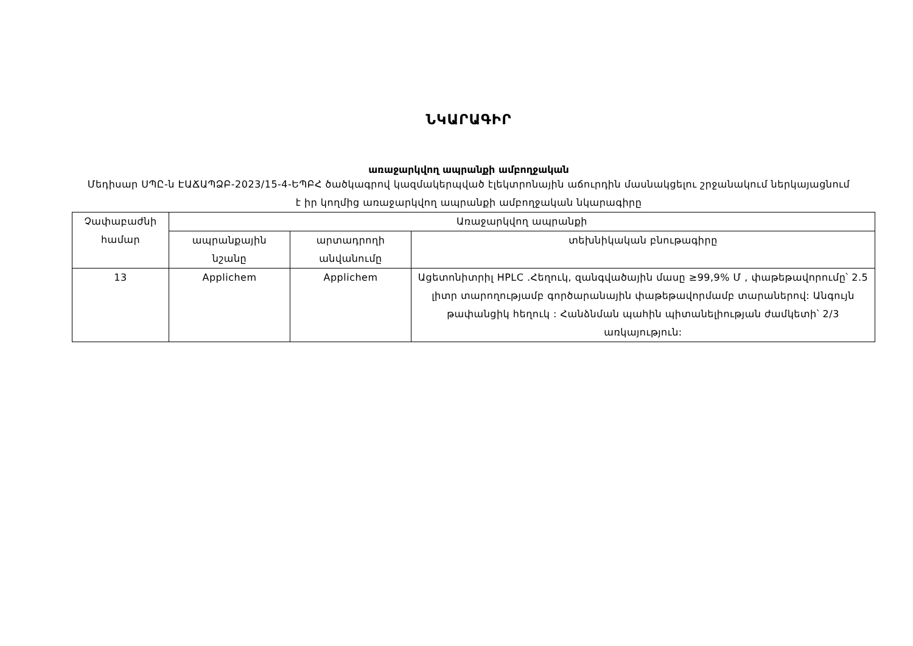ՆԿԱՐԱԳԻՐ
առաջարկվող ապրանքի ամբողջական
Մեդիսար ՍՊԸ-ն ԷԱՃԱՊՁԲ-2023/15-4-ԵՊԲՀ ծածկագրով կազմակերպված էլեկտրոնային աճուրդին մասնակցելու շրջանակում ներկայացնում է իր կողմից առաջարկվող ապրանքի ամբողջական նկարագիրը
| Չափաբաժնի համար | Առաջարկվող ապրանքի | | |
| --- | --- | --- | --- |
| | ապրանքային նշանը | արտադրողի անվանումը | տեխնիկական բնութագիրը |
| 13 | Applichem | Applichem | Ացետոնիտրիլ HPLC .Հեղուկ, զանգվածային մասը ≥99,9% Մ , փաթեթավորումը՝ 2.5 լիտր տարողությամբ գործարանային փաթեթավորմամբ տարաներով: Անգույն թափանցիկ հեղուկ : Հանձնման պահին պիտանելիության ժամկետի՝ 2/3 առկայություն: |